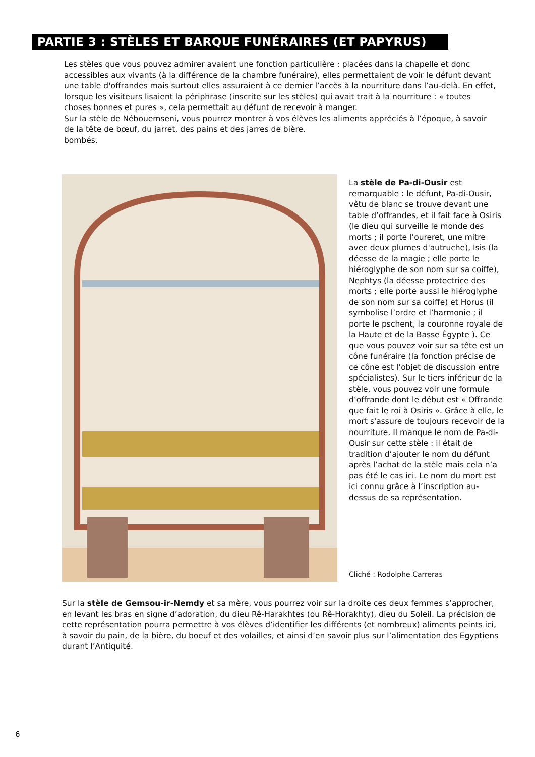PARTIE 3 : STÈLES ET BARQUE FUNÉRAIRES (ET PAPYRUS)
Les stèles que vous pouvez admirer avaient une fonction particulière : placées dans la chapelle et donc accessibles aux vivants (à la différence de la chambre funéraire), elles permettaient de voir le défunt devant une table d'offrandes mais surtout elles assuraient à ce dernier l’accès à la nourriture dans l’au-delà. En effet, lorsque les visiteurs lisaient la périphrase (inscrite sur les stèles) qui avait trait à la nourriture : « toutes choses bonnes et pures », cela permettait au défunt de recevoir à manger.
Sur la stèle de Nébouemseni, vous pourrez montrer à vos élèves les aliments appréciés à l’époque, à savoir de la tête de bœuf, du jarret, des pains et des jarres de bière.
bombés.
La stèle de Pa-di-Ousir est remarquable : le défunt, Pa-di-Ousir, vêtu de blanc se trouve devant une table d’offrandes, et il fait face à Osiris (le dieu qui surveille le monde des morts ; il porte l’oureret, une mitre avec deux plumes d'autruche), Isis (la déesse de la magie ; elle porte le hiéroglyphe de son nom sur sa coiffe), Nephtys (la déesse protectrice des morts ; elle porte aussi le hiéroglyphe de son nom sur sa coiffe) et Horus (il symbolise l’ordre et l’harmonie ; il porte le pschent, la couronne royale de la Haute et de la Basse Égypte ). Ce que vous pouvez voir sur sa tête est un cône funéraire (la fonction précise de ce cône est l’objet de discussion entre spécialistes). Sur le tiers inférieur de la stèle, vous pouvez voir une formule d’offrande dont le début est « Offrande que fait le roi à Osiris ». Grâce à elle, le mort s'assure de toujours recevoir de la nourriture. Il manque le nom de Pa-di-Ousir sur cette stèle : il était de tradition d’ajouter le nom du défunt après l’achat de la stèle mais cela n’a pas été le cas ici. Le nom du mort est ici connu grâce à l’inscription au-dessus de sa représentation.
Cliché : Rodolphe Carreras
Sur la stèle de Gemsou-ir-Nemdy et sa mère, vous pourrez voir sur la droite ces deux femmes s’approcher, en levant les bras en signe d’adoration, du dieu Rê-Harakhtes (ou Rê-Horakhty), dieu du Soleil. La précision de cette représentation pourra permettre à vos élèves d’identifier les différents (et nombreux) aliments peints ici, à savoir du pain, de la bière, du boeuf et des volailles, et ainsi d’en savoir plus sur l’alimentation des Egyptiens durant l’Antiquité.
6